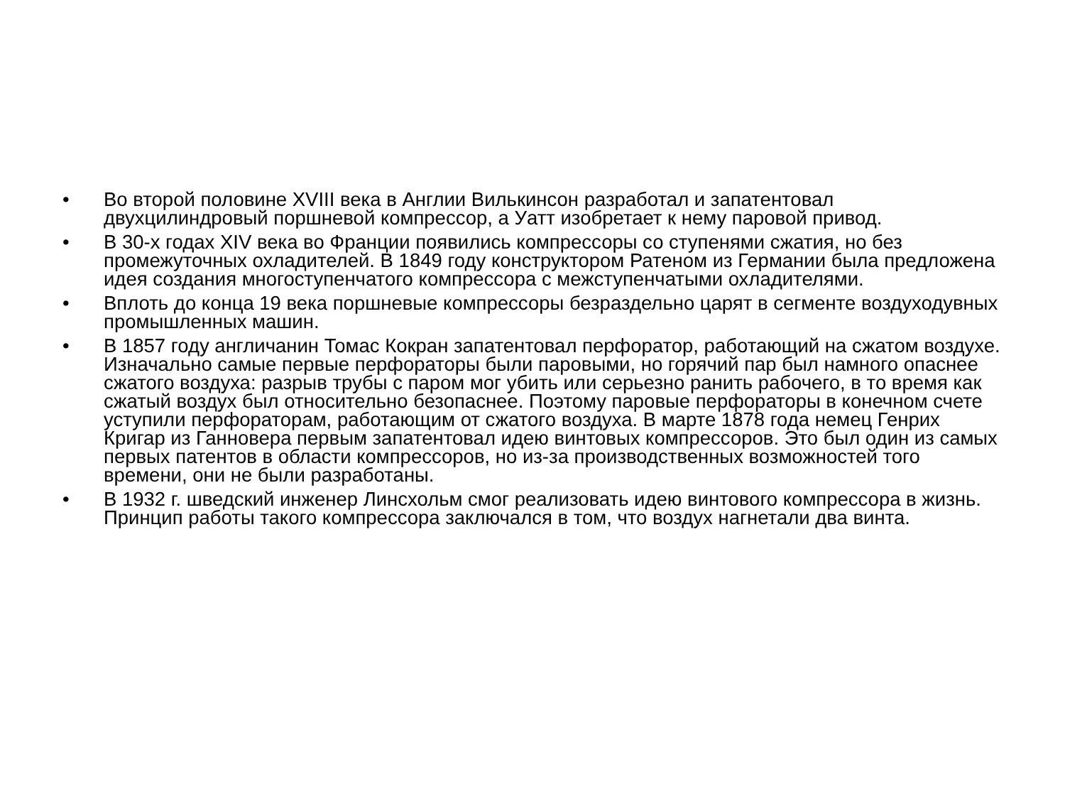• Во второй половине XVIII века в Англии Вилькинсон разработал и запатентовал двухцилиндровый поршневой компрессор, а Уатт изобретает к нему паровой привод.
• В 30-х годах XIV века во Франции появились компрессоры со ступенями сжатия, но без промежуточных охладителей. В 1849 году конструктором Ратеном из Германии была предложена идея создания многоступенчатого компрессора с межступенчатыми охладителями.
• Вплоть до конца 19 века поршневые компрессоры безраздельно царят в сегменте воздуходувных промышленных машин.
• В 1857 году англичанин Томас Кокран запатентовал перфоратор, работающий на сжатом воздухе. Изначально самые первые перфораторы были паровыми, но горячий пар был намного опаснее сжатого воздуха: разрыв трубы с паром мог убить или серьезно ранить рабочего, в то время как сжатый воздух был относительно безопаснее. Поэтому паровые перфораторы в конечном счете уступили перфораторам, работающим от сжатого воздуха. В марте 1878 года немец Генрих Кригар из Ганновера первым запатентовал идею винтовых компрессоров. Это был один из самых первых патентов в области компрессоров, но из-за производственных возможностей того времени, они не были разработаны.
• В 1932 г. шведский инженер Линсхольм смог реализовать идею винтового компрессора в жизнь. Принцип работы такого компрессора заключался в том, что воздух нагнетали два винта.